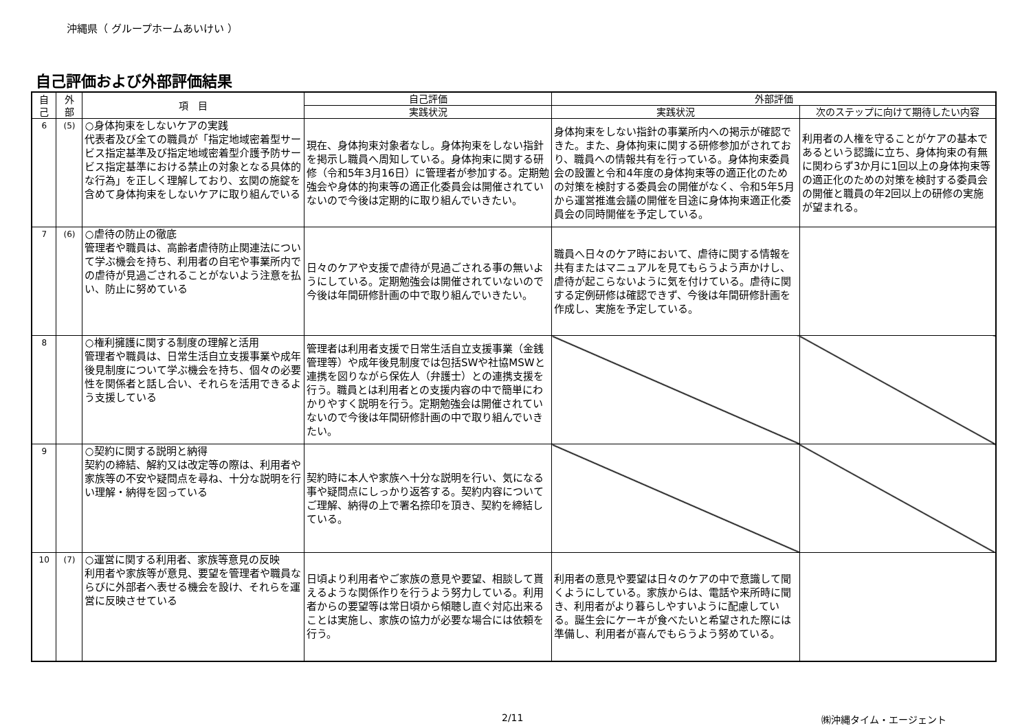沖縄県（ グループホームあいけい ）
自己評価および外部評価結果
| 自 己 | 外 部 | 項 目 | 自己評価 | 外部評価 | |
| --- | --- | --- | --- | --- | --- |
| | | | 実践状況 | 実践状況 | 次のステップに向けて期待したい内容 |
| 6 | (5) | ○身体拘束をしないケアの実践 代表者及び全ての職員が「指定地域密着型サービス指定基準及び指定地域密着型介護予防サービス指定基準における禁止の対象となる具体的な行為」を正しく理解しており、玄関の施錠を含めて身体拘束をしないケアに取り組んでいる | 現在、身体拘束対象者なし。身体拘束をしない指針を掲示し職員へ周知している。身体拘束に関する研修（令和5年3月16日）に管理者が参加する。定期勉強会や身体的拘束等の適正化委員会は開催されていないので今後は定期的に取り組んでいきたい。 | 身体拘束をしない指針の事業所内への掲示が確認できた。また、身体拘束に関する研修参加がされており、職員への情報共有を行っている。身体拘束委員会の設置と令和4年度の身体拘束等の適正化のための対策を検討する委員会の開催がなく、令和5年5月から運営推進会議の開催を目途に身体拘束適正化委員会の同時開催を予定している。 | 利用者の人権を守ることがケアの基本であるという認識に立ち、身体拘束の有無に関わらず3か月に1回以上の身体拘束等の適正化のための対策を検討する委員会の開催と職員の年2回以上の研修の実施が望まれる。 |
| 7 | (6) | ○虐待の防止の徹底 管理者や職員は、高齢者虐待防止関連法について学ぶ機会を持ち、利用者の自宅や事業所内での虐待が見過ごされることがないよう注意を払い、防止に努めている | 日々のケアや支援で虐待が見過ごされる事の無いようにしている。定期勉強会は開催されていないので今後は年間研修計画の中で取り組んでいきたい。 | 職員へ日々のケア時において、虐待に関する情報を共有またはマニュアルを見てもらうよう声かけし、虐待が起こらないように気を付けている。虐待に関する定例研修は確認できず、今後は年間研修計画を作成し、実施を予定している。 | |
| 8 | | ○権利擁護に関する制度の理解と活用 管理者や職員は、日常生活自立支援事業や成年後見制度について学ぶ機会を持ち、個々の必要性を関係者と話し合い、それらを活用できるよう支援している | 管理者は利用者支援で日常生活自立支援事業（金銭管理等）や成年後見制度では包括SWや社協MSWと連携を図りながら保佐人（弁護士）との連携支援を行う。職員とは利用者との支援内容の中で簡単にわかりやすく説明を行う。定期勉強会は開催されていないので今後は年間研修計画の中で取り組んでいきたい。 | | |
| 9 | | ○契約に関する説明と納得 契約の締結、解約又は改定等の際は、利用者や家族等の不安や疑問点を尋ね、十分な説明を行い理解・納得を図っている | 契約時に本人や家族へ十分な説明を行い、気になる事や疑問点にしっかり返答する。契約内容についてご理解、納得の上で署名捺印を頂き、契約を締結している。 | | |
| 10 | (7) | ○運営に関する利用者、家族等意見の反映 利用者や家族等が意見、要望を管理者や職員ならびに外部者へ表せる機会を設け、それらを運営に反映させている | 日頃より利用者やご家族の意見や要望、相談して貰えるような関係作りを行うよう努力している。利用者からの要望等は常日頃から傾聴し直ぐ対応出来ることは実施し、家族の協力が必要な場合には依頼を行う。 | 利用者の意見や要望は日々のケアの中で意識して聞くようにしている。家族からは、電話や来所時に聞き、利用者がより暮らしやすいように配慮している。誕生会にケーキが食べたいと希望された際には準備し、利用者が喜んでもらうよう努めている。 | |
2/11 ㈱沖縄タイム・エージェント